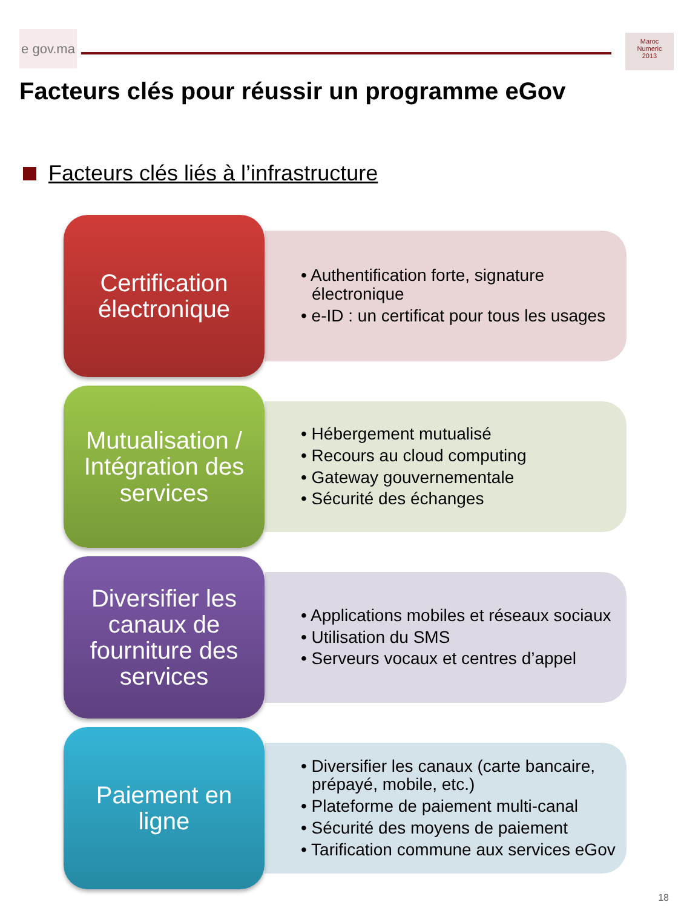e gov.ma
Maroc
Numeric
2013
Facteurs clés pour réussir un programme eGov
Facteurs clés liés à l’infrastructure
Certification
électronique
• Authentification forte, signature électronique
• e-ID : un certificat pour tous les usages
Mutualisation /
Intégration des
services
• Hébergement mutualisé
• Recours au cloud computing
• Gateway gouvernementale
• Sécurité des échanges
Diversifier les
canaux de
fourniture des
services
• Applications mobiles et réseaux sociaux
• Utilisation du SMS
• Serveurs vocaux et centres d’appel
Paiement en
ligne
• Diversifier les canaux (carte bancaire, prépayé, mobile, etc.)
• Plateforme de paiement multi-canal
• Sécurité des moyens de paiement
• Tarification commune aux services eGov
18